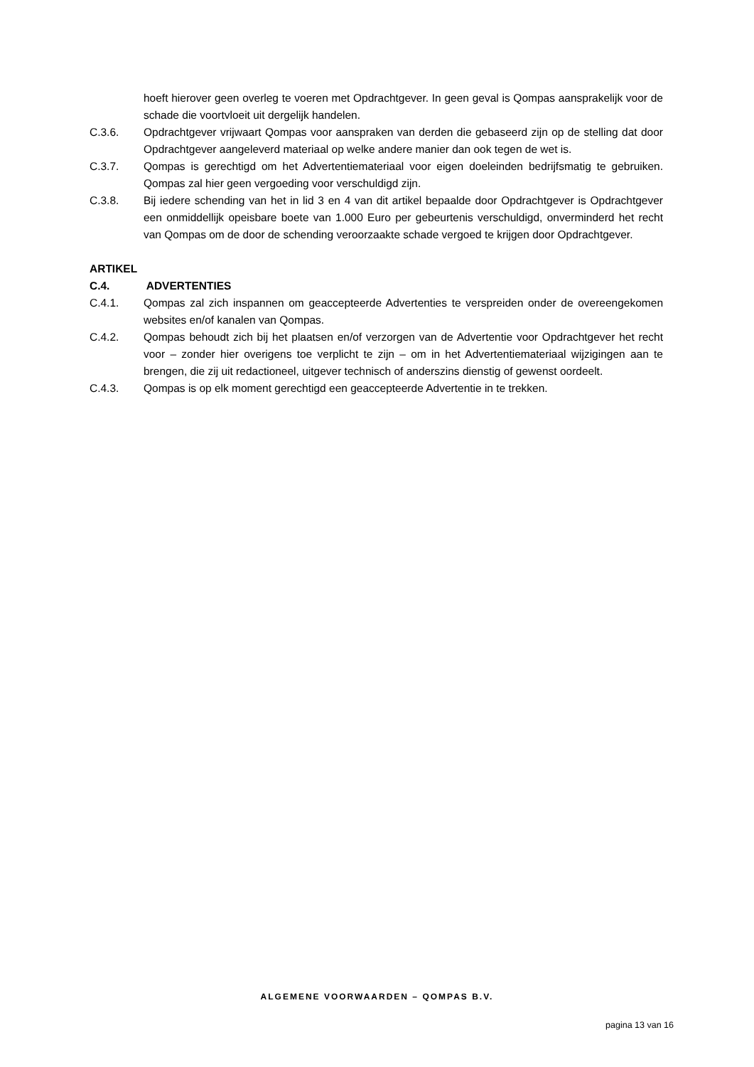hoeft hierover geen overleg te voeren met Opdrachtgever. In geen geval is Qompas aansprakelijk voor de schade die voortvloeit uit dergelijk handelen.
C.3.6. Opdrachtgever vrijwaart Qompas voor aanspraken van derden die gebaseerd zijn op de stelling dat door Opdrachtgever aangeleverd materiaal op welke andere manier dan ook tegen de wet is.
C.3.7. Qompas is gerechtigd om het Advertentiemateriaal voor eigen doeleinden bedrijfsmatig te gebruiken. Qompas zal hier geen vergoeding voor verschuldigd zijn.
C.3.8. Bij iedere schending van het in lid 3 en 4 van dit artikel bepaalde door Opdrachtgever is Opdrachtgever een onmiddellijk opeisbare boete van 1.000 Euro per gebeurtenis verschuldigd, onverminderd het recht van Qompas om de door de schending veroorzaakte schade vergoed te krijgen door Opdrachtgever.
ARTIKEL C.4. ADVERTENTIES
C.4.1. Qompas zal zich inspannen om geaccepteerde Advertenties te verspreiden onder de overeengekomen websites en/of kanalen van Qompas.
C.4.2. Qompas behoudt zich bij het plaatsen en/of verzorgen van de Advertentie voor Opdrachtgever het recht voor – zonder hier overigens toe verplicht te zijn – om in het Advertentiemateriaal wijzigingen aan te brengen, die zij uit redactioneel, uitgever technisch of anderszins dienstig of gewenst oordeelt.
C.4.3. Qompas is op elk moment gerechtigd een geaccepteerde Advertentie in te trekken.
ALGEMENE VOORWAARDEN – QOMPAS B.V.
pagina 13 van 16